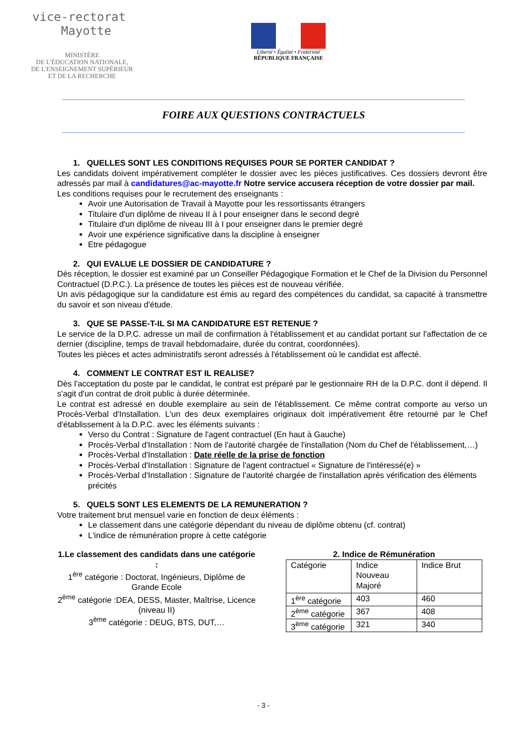vice-rectorat
Mayotte
MINISTÈRE
DE L'ÉDUCATION NATIONALE,
DE L'ENSEIGNEMENT SUPÉRIEUR
ET DE LA RECHERCHE
Liberté • Égalité • Fraternité
RÉPUBLIQUE FRANÇAISE
FOIRE AUX QUESTIONS CONTRACTUELS
1. QUELLES SONT LES CONDITIONS REQUISES POUR SE PORTER CANDIDAT ?
Les candidats doivent impérativement compléter le dossier avec les pièces justificatives. Ces dossiers devront être adressés par mail à candidatures@ac-mayotte.fr Notre service accusera réception de votre dossier par mail.
Les conditions requises pour le recrutement des enseignants :
Avoir une Autorisation de Travail à Mayotte pour les ressortissants étrangers
Titulaire d'un diplôme de niveau II à I pour enseigner dans le second degré
Titulaire d'un diplôme de niveau III à I pour enseigner dans le premier degré
Avoir une expérience significative dans la discipline à enseigner
Etre pédagogue
2. QUI EVALUE LE DOSSIER DE CANDIDATURE ?
Dès réception, le dossier est examiné par un Conseiller Pédagogique Formation et le Chef de la Division du Personnel Contractuel (D.P.C.). La présence de toutes les pièces est de nouveau vérifiée.
Un avis pédagogique sur la candidature est émis au regard des compétences du candidat, sa capacité à transmettre du savoir et son niveau d'étude.
3. QUE SE PASSE-T-IL SI MA CANDIDATURE EST RETENUE ?
Le service de la D.P.C. adresse un mail de confirmation à l'établissement et au candidat portant sur l'affectation de ce dernier (discipline, temps de travail hebdomadaire, durée du contrat, coordonnées).
Toutes les pièces et actes administratifs seront adressés à l'établissement où le candidat est affecté.
4. COMMENT LE CONTRAT EST IL REALISE?
Dès l'acceptation du poste par le candidat, le contrat est préparé par le gestionnaire RH de la D.P.C. dont il dépend. Il s'agit d'un contrat de droit public à durée déterminée.
Le contrat est adressé en double exemplaire au sein de l'établissement. Ce même contrat comporte au verso un Procès-Verbal d'Installation. L'un des deux exemplaires originaux doit impérativement être retourné par le Chef d'établissement à la D.P.C. avec les éléments suivants :
Verso du Contrat : Signature de l'agent contractuel (En haut à Gauche)
Procès-Verbal d'Installation : Nom de l'autorité chargée de l'installation (Nom du Chef de l'établissement,…)
Procès-Verbal d'Installation : Date réelle de la prise de fonction
Procès-Verbal d'Installation : Signature de l'agent contractuel « Signature de l'intéressé(e) »
Procès-Verbal d'Installation : Signature de l'autorité chargée de l'installation après vérification des éléments précités
5. QUELS SONT LES ELEMENTS DE LA REMUNERATION ?
Votre traitement brut mensuel varie en fonction de deux éléments :
Le classement dans une catégorie dépendant du niveau de diplôme obtenu (cf. contrat)
L'indice de rémunération propre à cette catégorie
1.Le classement des candidats dans une catégorie :
1<sup>ère</sup> catégorie : Doctorat, Ingénieurs, Diplôme de Grande Ecole
2<sup>ème</sup> catégorie :DEA, DESS, Master, Maîtrise, Licence (niveau II)
3<sup>ème</sup> catégorie : DEUG, BTS, DUT,…
2. Indice de Rémunération
| Catégorie | Indice Nouveau Majoré | Indice Brut |
| 1<sup>ère</sup> catégorie | 403 | 460 |
| 2<sup>ème</sup> catégorie | 367 | 408 |
| 3<sup>ème</sup> catégorie | 321 | 340 |
- 3 -